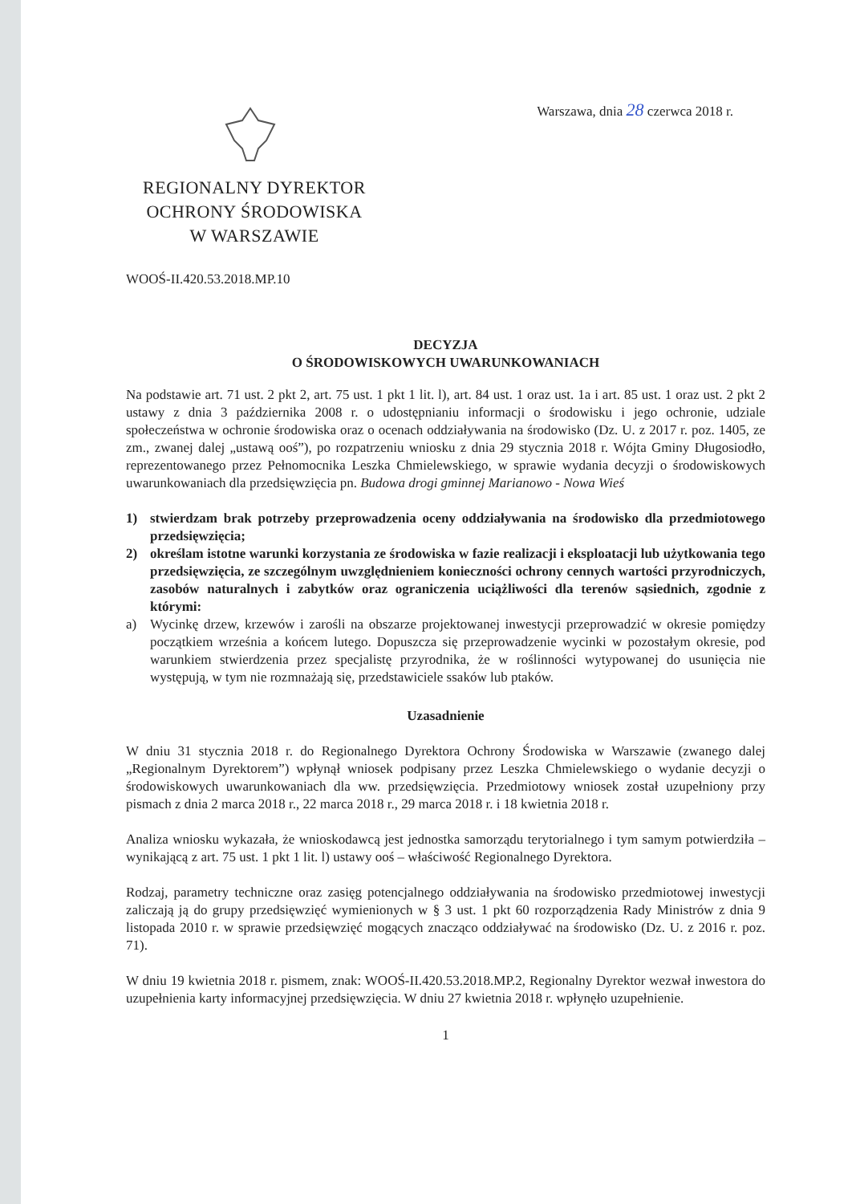Warszawa, dnia 28 czerwca 2018 r.
REGIONALNY DYREKTOR
OCHRONY ŚRODOWISKA
W WARSZAWIE
WOOŚ-II.420.53.2018.MP.10
DECYZJA
O ŚRODOWISKOWYCH UWARUNKOWANIACH
Na podstawie art. 71 ust. 2 pkt 2, art. 75 ust. 1 pkt 1 lit. l), art. 84 ust. 1 oraz ust. 1a i art. 85 ust. 1 oraz ust. 2 pkt 2 ustawy z dnia 3 października 2008 r. o udostępnianiu informacji o środowisku i jego ochronie, udziale społeczeństwa w ochronie środowiska oraz o ocenach oddziaływania na środowisko (Dz. U. z 2017 r. poz. 1405, ze zm., zwanej dalej „ustawą ooś”), po rozpatrzeniu wniosku z dnia 29 stycznia 2018 r. Wójta Gminy Długosiodło, reprezentowanego przez Pełnomocnika Leszka Chmielewskiego, w sprawie wydania decyzji o środowiskowych uwarunkowaniach dla przedsięwzięcia pn. Budowa drogi gminnej Marianowo - Nowa Wieś
1) stwierdzam brak potrzeby przeprowadzenia oceny oddziaływania na środowisko dla przedmiotowego przedsięwzięcia;
2) określam istotne warunki korzystania ze środowiska w fazie realizacji i eksploatacji lub użytkowania tego przedsięwzięcia, ze szczególnym uwzględnieniem konieczności ochrony cennych wartości przyrodniczych, zasobów naturalnych i zabytków oraz ograniczenia uciążliwości dla terenów sąsiednich, zgodnie z którymi:
a) Wycinkę drzew, krzewów i zarośli na obszarze projektowanej inwestycji przeprowadzić w okresie pomiędzy początkiem września a końcem lutego. Dopuszcza się przeprowadzenie wycinki w pozostałym okresie, pod warunkiem stwierdzenia przez specjalistę przyrodnika, że w roślinności wytypowanej do usunięcia nie występują, w tym nie rozmnażają się, przedstawiciele ssaków lub ptaków.
Uzasadnienie
W dniu 31 stycznia 2018 r. do Regionalnego Dyrektora Ochrony Środowiska w Warszawie (zwanego dalej „Regionalnym Dyrektorem”) wpłynął wniosek podpisany przez Leszka Chmielewskiego o wydanie decyzji o środowiskowych uwarunkowaniach dla ww. przedsięwzięcia. Przedmiotowy wniosek został uzupełniony przy pismach z dnia 2 marca 2018 r., 22 marca 2018 r., 29 marca 2018 r. i 18 kwietnia 2018 r.
Analiza wniosku wykazała, że wnioskodawcą jest jednostka samorządu terytorialnego i tym samym potwierdziła – wynikającą z art. 75 ust. 1 pkt 1 lit. l) ustawy ooś – właściwość Regionalnego Dyrektora.
Rodzaj, parametry techniczne oraz zasięg potencjalnego oddziaływania na środowisko przedmiotowej inwestycji zaliczają ją do grupy przedsięwzięć wymienionych w § 3 ust. 1 pkt 60 rozporządzenia Rady Ministrów z dnia 9 listopada 2010 r. w sprawie przedsięwzięć mogących znacząco oddziaływać na środowisko (Dz. U. z 2016 r. poz. 71).
W dniu 19 kwietnia 2018 r. pismem, znak: WOOŚ-II.420.53.2018.MP.2, Regionalny Dyrektor wezwał inwestora do uzupełnienia karty informacyjnej przedsięwzięcia. W dniu 27 kwietnia 2018 r. wpłynęło uzupełnienie.
1